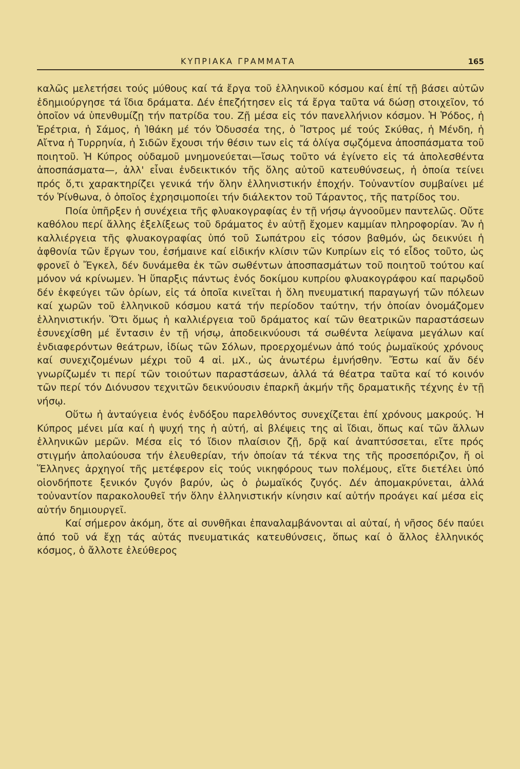ΚΥΠΡΙΑΚΑ ΓΡΑΜΜΑΤΑ 165
καλῶς μελετήσει τούς μύθους καί τά ἔργα τοῦ ἑλληνικοῦ κόσμου καί ἐπί τῇ βάσει αὐτῶν ἐδημιούργησε τά ἴδια δράματα. Δέν ἐπεζήτησεν εἰς τά ἔργα ταῦτα νά δώσῃ στοιχεῖον, τό ὁποῖον νά ὑπενθυμίζῃ τήν πατρίδα του. Ζῇ μέσα εἰς τόν πανελλήνιον κόσμον. Ἡ Ῥόδος, ἡ Ἐρέτρια, ἡ Σάμος, ἡ Ἰθάκη μέ τόν Ὀδυσσέα της, ὁ Ἴστρος μέ τούς Σκύθας, ἡ Μένδη, ἡ Αἴτνα ἡ Τυρρηνία, ἡ Σιδῶν ἔχουσι τήν θέσιν των εἰς τά ὀλίγα σῳζόμενα ἀποσπάσματα τοῦ ποιητοῦ. Ἡ Κύπρος οὐδαμοῦ μνημονεύεται—ἴσως τοῦτο νά ἐγίνετο εἰς τά ἀπολεσθέντα ἀποσπάσματα—, ἀλλ' εἶναι ἐνδεικτικόν τῆς ὅλης αὐτοῦ κατευθύνσεως, ἡ ὁποία τείνει πρός ὅ,τι χαρακτηρίζει γενικά τήν ὅλην ἑλληνιστικήν ἐποχήν. Τοὐναντίον συμβαίνει μέ τόν Ῥίνθωνα, ὁ ὁποῖος ἐχρησιμοποίει τήν διάλεκτον τοῦ Τάραντος, τῆς πατρίδος του.
Ποία ὑπῆρξεν ἡ συνέχεια τῆς φλυακογραφίας ἐν τῇ νήσῳ ἀγνοοῦμεν παντελῶς. Οὔτε καθόλου περί ἄλλης ἐξελίξεως τοῦ δράματος ἐν αὐτῇ ἔχομεν καμμίαν πληροφορίαν. Ἄν ἡ καλλιέργεια τῆς φλυακογραφίας ὑπό τοῦ Σωπάτρου εἰς τόσον βαθμόν, ὡς δεικνύει ἡ ἀφθονία τῶν ἔργων του, ἐσήμαινε καί εἰδικήν κλίσιν τῶν Κυπρίων εἰς τό εἶδος τοῦτο, ὡς φρονεῖ ὁ Ἔγκελ, δέν δυνάμεθα ἐκ τῶν σωθέντων ἀποσπασμάτων τοῦ ποιητοῦ τούτου καί μόνον νά κρίνωμεν. Ἡ ὕπαρξις πάντως ἑνός δοκίμου κυπρίου φλυακογράφου καί παρῳδοῦ δέν ἐκφεύγει τῶν ὁρίων, εἰς τά ὁποῖα κινεῖται ἡ ὅλη πνευματική παραγωγή τῶν πόλεων καί χωρῶν τοῦ ἑλληνικοῦ κόσμου κατά τήν περίοδον ταύτην, τήν ὁποίαν ὀνομάζομεν ἑλληνιστικήν. Ὅτι ὅμως ἡ καλλιέργεια τοῦ δράματος καί τῶν θεατρικῶν παραστάσεων ἐσυνεχίσθη μέ ἔντασιν ἐν τῇ νήσῳ, ἀποδεικνύουσι τά σωθέντα λείψανα μεγάλων καί ἐνδιαφερόντων θεάτρων, ἰδίως τῶν Σόλων, προερχομένων ἀπό τούς ῥωμαϊκούς χρόνους καί συνεχιζομένων μέχρι τοῦ 4 αἰ. μΧ., ὡς ἀνωτέρω ἐμνήσθην. Ἔστω καί ἄν δέν γνωρίζωμέν τι περί τῶν τοιούτων παραστάσεων, ἀλλά τά θέατρα ταῦτα καί τό κοινόν τῶν περί τόν Διόνυσον τεχνιτῶν δεικνύουσιν ἐπαρκῆ ἀκμήν τῆς δραματικῆς τέχνης ἐν τῇ νήσῳ.
Οὕτω ἡ ἀνταύγεια ἑνός ἐνδόξου παρελθόντος συνεχίζεται ἐπί χρόνους μακρούς. Ἡ Κύπρος μένει μία καί ἡ ψυχή της ἡ αὐτή, αἱ βλέψεις της αἱ ἴδιαι, ὅπως καί τῶν ἄλλων ἑλληνικῶν μερῶν. Μέσα εἰς τό ἴδιον πλαίσιον ζῇ, δρᾷ καί ἀναπτύσσεται, εἴτε πρός στιγμήν ἀπολαύουσα τήν ἐλευθερίαν, τήν ὁποίαν τά τέκνα της τῆς προσεπόριζον, ἤ οἱ Ἕλληνες ἀρχηγοί τῆς μετέφερον εἰς τούς νικηφόρους των πολέμους, εἴτε διετέλει ὑπό οἱονδήποτε ξενικόν ζυγόν βαρύν, ὡς ὁ ῥωμαϊκός ζυγός. Δέν ἀπομακρύνεται, ἀλλά τοὐναντίον παρακολουθεῖ τήν ὅλην ἑλληνιστικήν κίνησιν καί αὐτήν προάγει καί μέσα εἰς αὐτήν δημιουργεῖ.
Καί σήμερον ἀκόμη, ὅτε αἱ συνθῆκαι ἐπαναλαμβάνονται αἱ αὐταί, ἡ νῆσος δέν παύει ἀπό τοῦ νά ἔχῃ τάς αὐτάς πνευματικάς κατευθύνσεις, ὅπως καί ὁ ἄλλος ἑλληνικός κόσμος, ὁ ἄλλοτε ἐλεύθερος